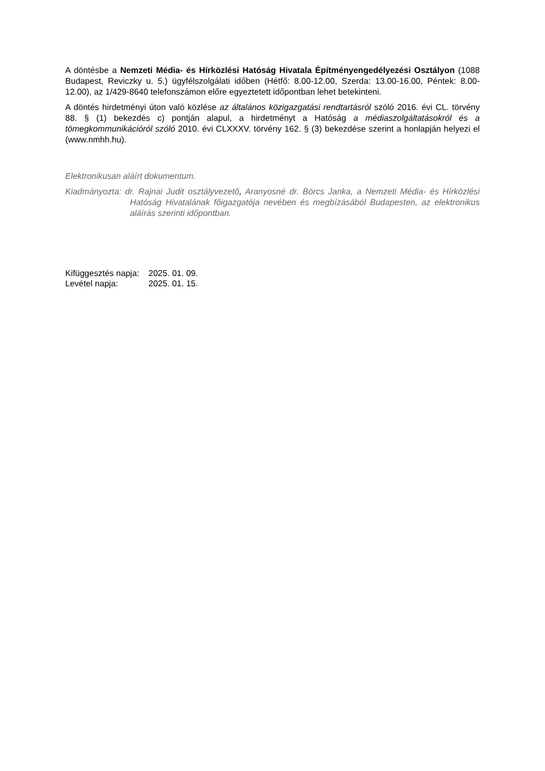A döntésbe a Nemzeti Média- és Hírközlési Hatóság Hivatala Építményengedélyezési Osztályon (1088 Budapest, Reviczky u. 5.) ügyfélszolgálati időben (Hétfő: 8.00-12.00, Szerda: 13.00-16.00, Péntek: 8.00-12.00), az 1/429-8640 telefonszámon előre egyeztetett időpontban lehet betekinteni.
A döntés hirdetményi úton való közlése az általános közigazgatási rendtartásról szóló 2016. évi CL. törvény 88. § (1) bekezdés c) pontján alapul, a hirdetményt a Hatóság a médiaszolgáltatásokról és a tömegkommunikációról szóló 2010. évi CLXXXV. törvény 162. § (3) bekezdése szerint a honlapján helyezi el (www.nmhh.hu).
Elektronikusan aláírt dokumentum.
Kiadmányozta: dr. Rajnai Judit osztályvezető, Aranyosné dr. Börcs Janka, a Nemzeti Média- és Hírközlési Hatóság Hivatalának főigazgatója nevében és megbízásából Budapesten, az elektronikus aláírás szerinti időpontban.
| Kifüggesztés napja: | 2025. 01. 09. |
| Levétel napja: | 2025. 01. 15. |